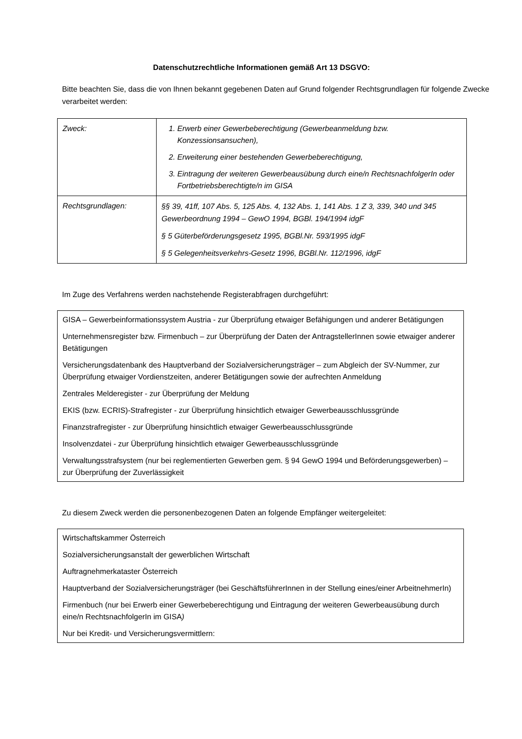Datenschutzrechtliche Informationen gemäß Art 13 DSGVO:
Bitte beachten Sie, dass die von Ihnen bekannt gegebenen Daten auf Grund folgender Rechtsgrundlagen für folgende Zwecke verarbeitet werden:
| Zweck: | 1. Erwerb einer Gewerbeberechtigung (Gewerbeanmeldung bzw. Konzessionsansuchen), 2. Erweiterung einer bestehenden Gewerbeberechtigung, 3. Eintragung der weiteren Gewerbeausübung durch eine/n RechtsnachfolgerIn oder Fortbetriebsberechtigte/n im GISA |
| Rechtsgrundlagen: | §§ 39, 41ff, 107 Abs. 5, 125 Abs. 4, 132 Abs. 1, 141 Abs. 1 Z 3, 339, 340 und 345 Gewerbeordnung 1994 – GewO 1994, BGBl. 194/1994 idgF § 5 Güterbeförderungsgesetz 1995, BGBl.Nr. 593/1995 idgF § 5 Gelegenheitsverkehrs-Gesetz 1996, BGBl.Nr. 112/1996, idgF |
Im Zuge des Verfahrens werden nachstehende Registerabfragen durchgeführt:
GISA – Gewerbeinformationssystem Austria - zur Überprüfung etwaiger Befähigungen und anderer Betätigungen
Unternehmensregister bzw. Firmenbuch – zur Überprüfung der Daten der AntragstellerInnen sowie etwaiger anderer Betätigungen
Versicherungsdatenbank des Hauptverband der Sozialversicherungsträger – zum Abgleich der SV-Nummer, zur Überprüfung etwaiger Vordienstzeiten, anderer Betätigungen sowie der aufrechten Anmeldung
Zentrales Melderegister - zur Überprüfung der Meldung
EKIS (bzw. ECRIS)-Strafregister - zur Überprüfung hinsichtlich etwaiger Gewerbeausschlussgründe
Finanzstrafregister - zur Überprüfung hinsichtlich etwaiger Gewerbeausschlussgründe
Insolvenzdatei - zur Überprüfung hinsichtlich etwaiger Gewerbeausschlussgründe
Verwaltungsstrafsystem (nur bei reglementierten Gewerben gem. § 94 GewO 1994 und Beförderungsgewerben) – zur Überprüfung der Zuverlässigkeit
Zu diesem Zweck werden die personenbezogenen Daten an folgende Empfänger weitergeleitet:
Wirtschaftskammer Österreich
Sozialversicherungsanstalt der gewerblichen Wirtschaft
Auftragnehmerkataster Österreich
Hauptverband der Sozialversicherungsträger (bei GeschäftsführerInnen in der Stellung eines/einer ArbeitnehmerIn)
Firmenbuch (nur bei Erwerb einer Gewerbeberechtigung und Eintragung der weiteren Gewerbeausübung durch eine/n RechtsnachfolgerIn im GISA)
Nur bei Kredit- und Versicherungsvermittlern: